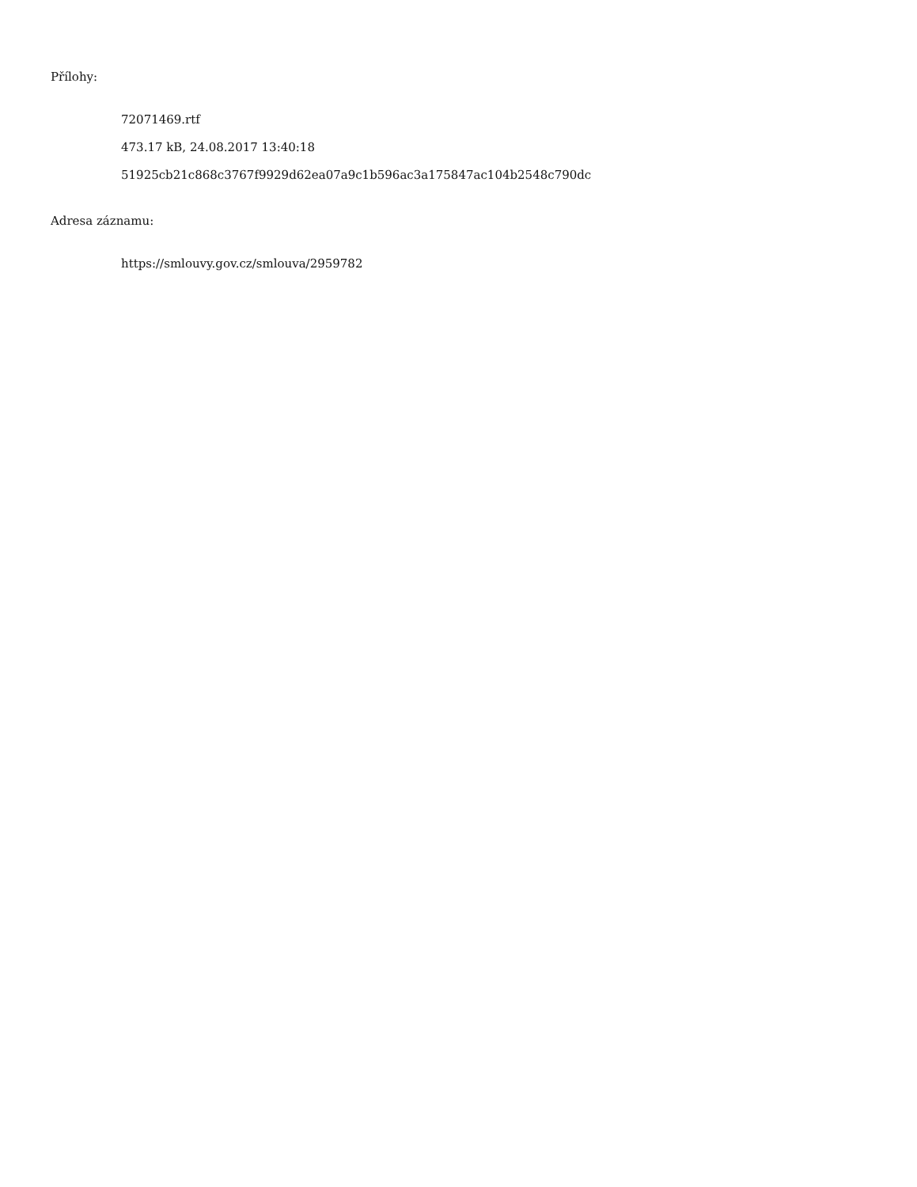Přílohy:
72071469.rtf
473.17 kB, 24.08.2017 13:40:18
51925cb21c868c3767f9929d62ea07a9c1b596ac3a175847ac104b2548c790dc
Adresa záznamu:
https://smlouvy.gov.cz/smlouva/2959782